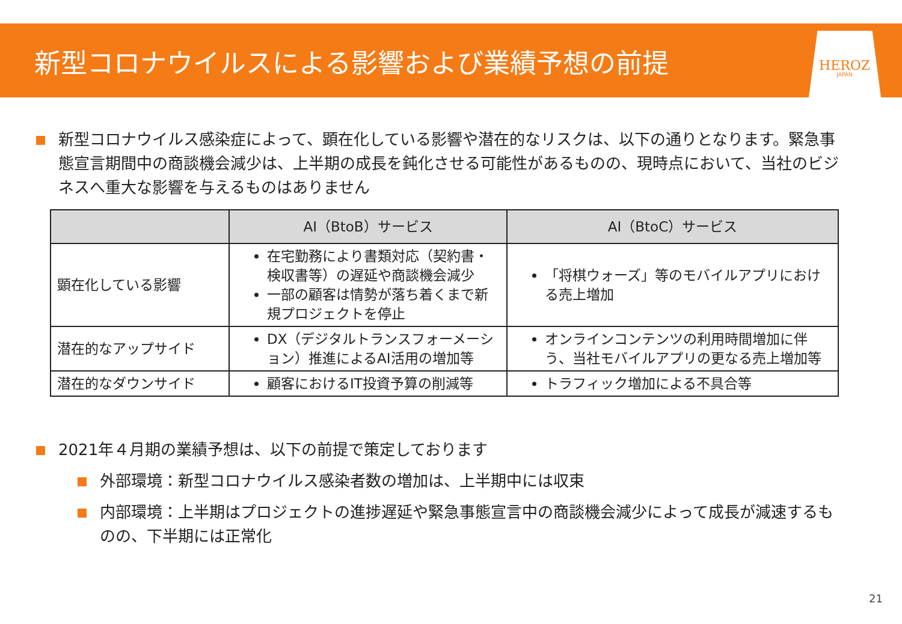新型コロナウイルスによる影響および業績予想の前提
HEROZ
JAPAN
新型コロナウイルス感染症によって、顕在化している影響や潜在的なリスクは、以下の通りとなります。緊急事態宣言期間中の商談機会減少は、上半期の成長を鈍化させる可能性があるものの、現時点において、当社のビジネスへ重大な影響を与えるものはありません
| | AI（BtoB）サービス | AI（BtoC）サービス |
| --- | --- | --- |
| 顕在化している影響 | 在宅勤務により書類対応（契約書・検収書等）の遅延や商談機会減少 一部の顧客は情勢が落ち着くまで新規プロジェクトを停止 | 「将棋ウォーズ」等のモバイルアプリにおける売上増加 |
| 潜在的なアップサイド | DX（デジタルトランスフォーメーション）推進によるAI活用の増加等 | オンラインコンテンツの利用時間増加に伴う、当社モバイルアプリの更なる売上増加等 |
| 潜在的なダウンサイド | 顧客におけるIT投資予算の削減等 | トラフィック増加による不具合等 |
2021年４月期の業績予想は、以下の前提で策定しております
外部環境：新型コロナウイルス感染者数の増加は、上半期中には収束
内部環境：上半期はプロジェクトの進捗遅延や緊急事態宣言中の商談機会減少によって成長が減速するものの、下半期には正常化
21